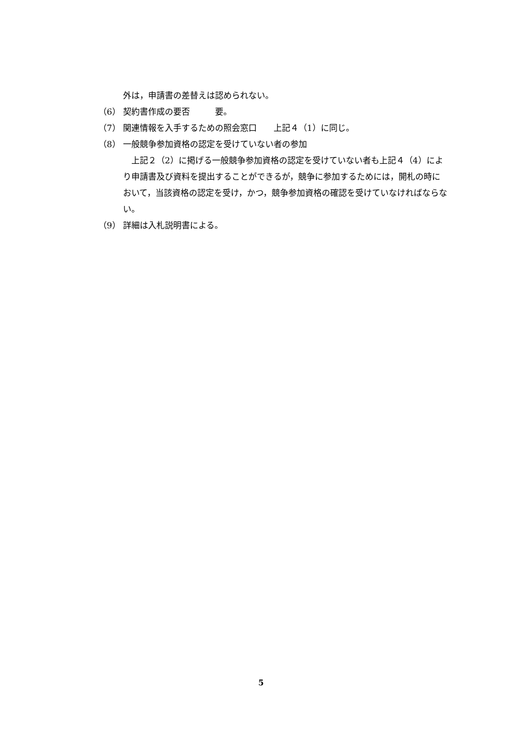外は，申請書の差替えは認められない。
（6） 契約書作成の要否　　　要。
（7） 関連情報を入手するための照会窓口　　上記４（1）に同じ。
（8） 一般競争参加資格の認定を受けていない者の参加
　上記２（2）に掲げる一般競争参加資格の認定を受けていない者も上記４（4）により申請書及び資料を提出することができるが，競争に参加するためには，開札の時において，当該資格の認定を受け，かつ，競争参加資格の確認を受けていなければならない。
（9） 詳細は入札説明書による。
5